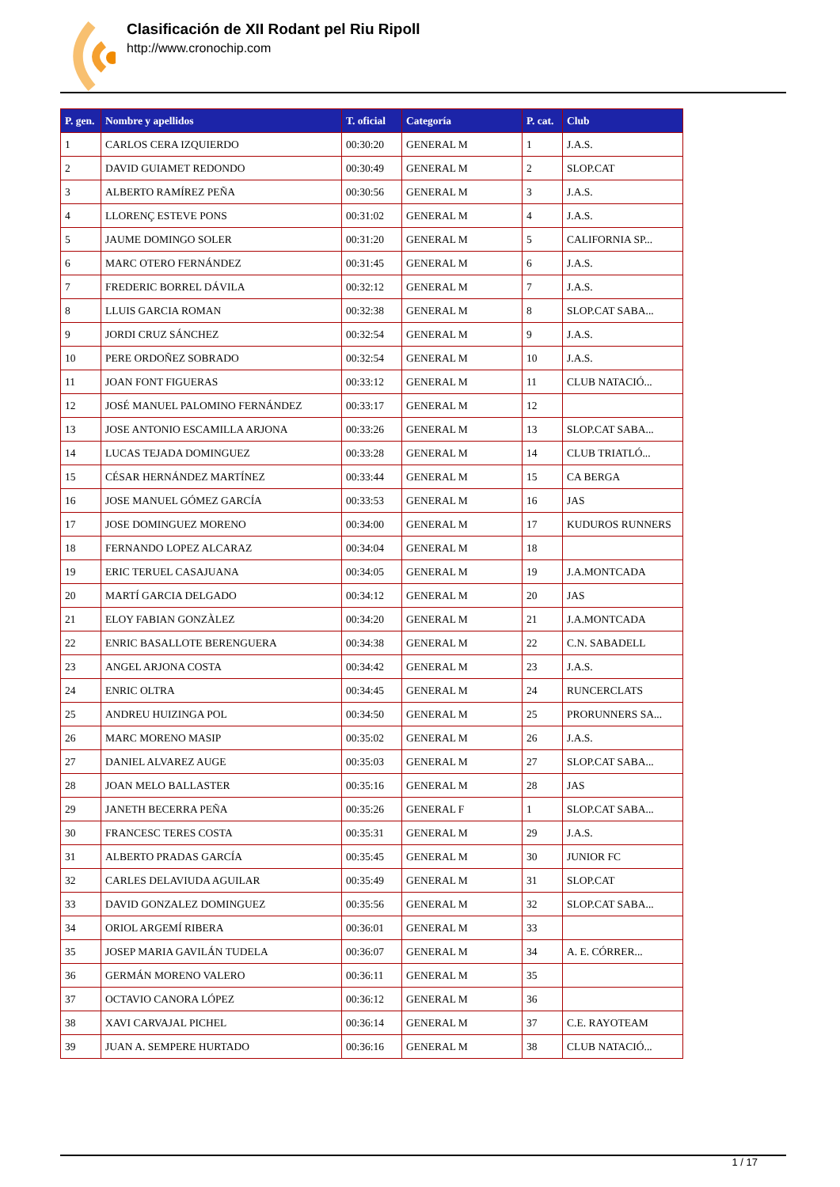Clasificación de XII Rodant pel Riu Ripoll
http://www.cronochip.com
| P. gen. | Nombre y apellidos | T. oficial | Categoría | P. cat. | Club |
| --- | --- | --- | --- | --- | --- |
| 1 | CARLOS CERA IZQUIERDO | 00:30:20 | GENERAL M | 1 | J.A.S. |
| 2 | DAVID GUIAMET REDONDO | 00:30:49 | GENERAL M | 2 | SLOP.CAT |
| 3 | ALBERTO RAMÍREZ PEÑA | 00:30:56 | GENERAL M | 3 | J.A.S. |
| 4 | LLORENÇ ESTEVE PONS | 00:31:02 | GENERAL M | 4 | J.A.S. |
| 5 | JAUME DOMINGO SOLER | 00:31:20 | GENERAL M | 5 | CALIFORNIA SP... |
| 6 | MARC OTERO FERNÁNDEZ | 00:31:45 | GENERAL M | 6 | J.A.S. |
| 7 | FREDERIC BORREL DÁVILA | 00:32:12 | GENERAL M | 7 | J.A.S. |
| 8 | LLUIS GARCIA ROMAN | 00:32:38 | GENERAL M | 8 | SLOP.CAT SABA... |
| 9 | JORDI CRUZ SÁNCHEZ | 00:32:54 | GENERAL M | 9 | J.A.S. |
| 10 | PERE ORDOÑEZ SOBRADO | 00:32:54 | GENERAL M | 10 | J.A.S. |
| 11 | JOAN FONT FIGUERAS | 00:33:12 | GENERAL M | 11 | CLUB NATACIÓ... |
| 12 | JOSÉ MANUEL PALOMINO FERNÁNDEZ | 00:33:17 | GENERAL M | 12 | |
| 13 | JOSE ANTONIO ESCAMILLA ARJONA | 00:33:26 | GENERAL M | 13 | SLOP.CAT SABA... |
| 14 | LUCAS TEJADA DOMINGUEZ | 00:33:28 | GENERAL M | 14 | CLUB TRIATLÓ... |
| 15 | CÉSAR HERNÁNDEZ MARTÍNEZ | 00:33:44 | GENERAL M | 15 | CA BERGA |
| 16 | JOSE MANUEL GÓMEZ GARCÍA | 00:33:53 | GENERAL M | 16 | JAS |
| 17 | JOSE DOMINGUEZ MORENO | 00:34:00 | GENERAL M | 17 | KUDUROS RUNNERS |
| 18 | FERNANDO LOPEZ ALCARAZ | 00:34:04 | GENERAL M | 18 | |
| 19 | ERIC TERUEL CASAJUANA | 00:34:05 | GENERAL M | 19 | J.A.MONTCADA |
| 20 | MARTÍ GARCIA DELGADO | 00:34:12 | GENERAL M | 20 | JAS |
| 21 | ELOY FABIAN GONZÀLEZ | 00:34:20 | GENERAL M | 21 | J.A.MONTCADA |
| 22 | ENRIC BASALLOTE BERENGUERA | 00:34:38 | GENERAL M | 22 | C.N. SABADELL |
| 23 | ANGEL ARJONA COSTA | 00:34:42 | GENERAL M | 23 | J.A.S. |
| 24 | ENRIC OLTRA | 00:34:45 | GENERAL M | 24 | RUNCERCLATS |
| 25 | ANDREU HUIZINGA POL | 00:34:50 | GENERAL M | 25 | PRORUNNERS SA... |
| 26 | MARC MORENO MASIP | 00:35:02 | GENERAL M | 26 | J.A.S. |
| 27 | DANIEL ALVAREZ AUGE | 00:35:03 | GENERAL M | 27 | SLOP.CAT SABA... |
| 28 | JOAN MELO BALLASTER | 00:35:16 | GENERAL M | 28 | JAS |
| 29 | JANETH BECERRA PEÑA | 00:35:26 | GENERAL F | 1 | SLOP.CAT SABA... |
| 30 | FRANCESC TERES COSTA | 00:35:31 | GENERAL M | 29 | J.A.S. |
| 31 | ALBERTO PRADAS GARCÍA | 00:35:45 | GENERAL M | 30 | JUNIOR FC |
| 32 | CARLES DELAVIUDA AGUILAR | 00:35:49 | GENERAL M | 31 | SLOP.CAT |
| 33 | DAVID GONZALEZ DOMINGUEZ | 00:35:56 | GENERAL M | 32 | SLOP.CAT SABA... |
| 34 | ORIOL ARGEMÍ RIBERA | 00:36:01 | GENERAL M | 33 | |
| 35 | JOSEP MARIA GAVILÁN TUDELA | 00:36:07 | GENERAL M | 34 | A. E. CÓRRER... |
| 36 | GERMÁN MORENO VALERO | 00:36:11 | GENERAL M | 35 | |
| 37 | OCTAVIO CANORA LÓPEZ | 00:36:12 | GENERAL M | 36 | |
| 38 | XAVI CARVAJAL PICHEL | 00:36:14 | GENERAL M | 37 | C.E. RAYOTEAM |
| 39 | JUAN A. SEMPERE HURTADO | 00:36:16 | GENERAL M | 38 | CLUB NATACIÓ... |
1 / 17